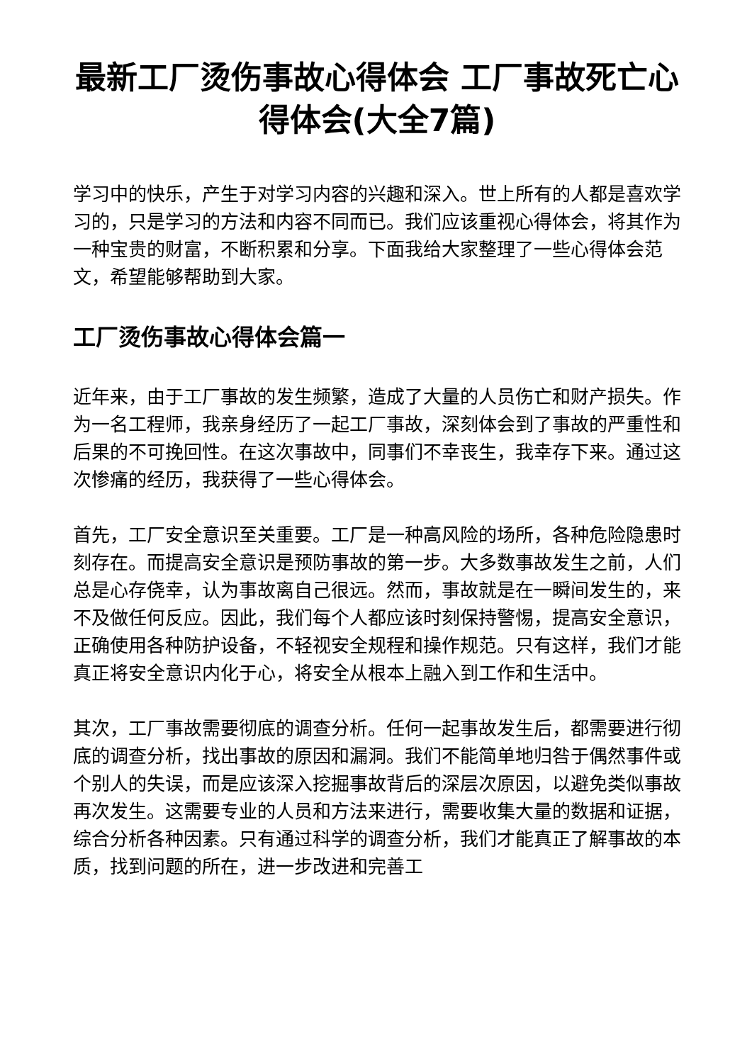最新工厂烫伤事故心得体会 工厂事故死亡心得体会(大全7篇)
学习中的快乐，产生于对学习内容的兴趣和深入。世上所有的人都是喜欢学习的，只是学习的方法和内容不同而已。我们应该重视心得体会，将其作为一种宝贵的财富，不断积累和分享。下面我给大家整理了一些心得体会范文，希望能够帮助到大家。
工厂烫伤事故心得体会篇一
近年来，由于工厂事故的发生频繁，造成了大量的人员伤亡和财产损失。作为一名工程师，我亲身经历了一起工厂事故，深刻体会到了事故的严重性和后果的不可挽回性。在这次事故中，同事们不幸丧生，我幸存下来。通过这次惨痛的经历，我获得了一些心得体会。
首先，工厂安全意识至关重要。工厂是一种高风险的场所，各种危险隐患时刻存在。而提高安全意识是预防事故的第一步。大多数事故发生之前，人们总是心存侥幸，认为事故离自己很远。然而，事故就是在一瞬间发生的，来不及做任何反应。因此，我们每个人都应该时刻保持警惕，提高安全意识，正确使用各种防护设备，不轻视安全规程和操作规范。只有这样，我们才能真正将安全意识内化于心，将安全从根本上融入到工作和生活中。
其次，工厂事故需要彻底的调查分析。任何一起事故发生后，都需要进行彻底的调查分析，找出事故的原因和漏洞。我们不能简单地归咎于偶然事件或个别人的失误，而是应该深入挖掘事故背后的深层次原因，以避免类似事故再次发生。这需要专业的人员和方法来进行，需要收集大量的数据和证据，综合分析各种因素。只有通过科学的调查分析，我们才能真正了解事故的本质，找到问题的所在，进一步改进和完善工